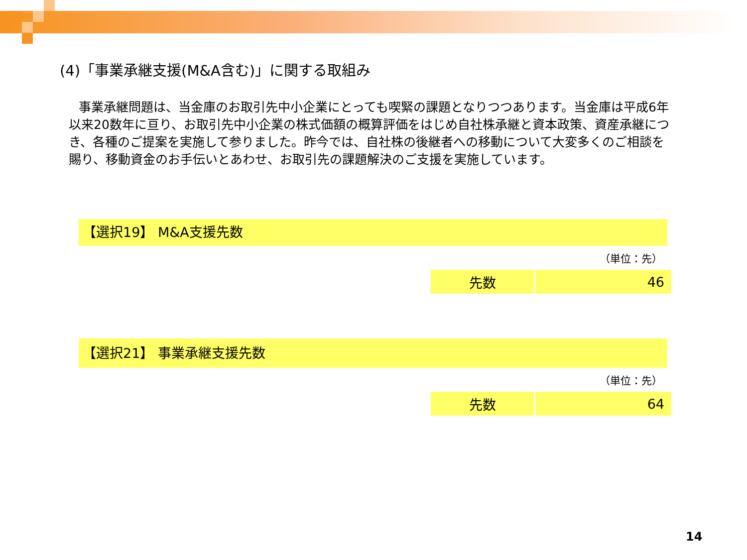(4)「事業承継支援(M&A含む)」に関する取組み
事業承継問題は、当金庫のお取引先中小企業にとっても喫緊の課題となりつつあります。当金庫は平成6年以来20数年に亘り、お取引先中小企業の株式価額の概算評価をはじめ自社株承継と資本政策、資産承継につき、各種のご提案を実施して参りました。昨今では、自社株の後継者への移動について大変多くのご相談を賜り、移動資金のお手伝いとあわせ、お取引先の課題解決のご支援を実施しています。
【選択19】 M&A支援先数
（単位：先）
| 先数 | 46 |
【選択21】 事業承継支援先数
（単位：先）
| 先数 | 64 |
14